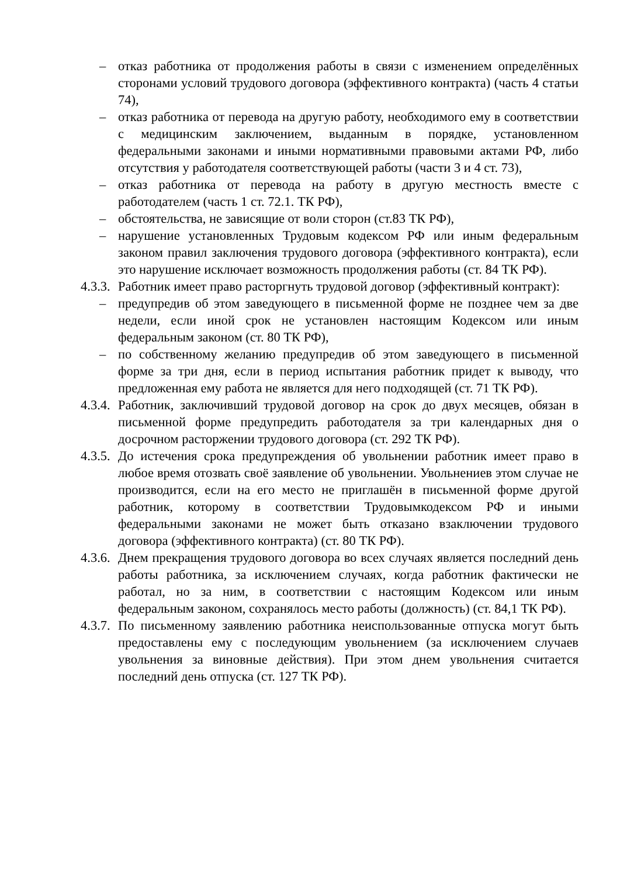– отказ работника от продолжения работы в связи с изменением определённых сторонами условий трудового договора (эффективного контракта) (часть 4 статьи 74),
– отказ работника от перевода на другую работу, необходимого ему в соответствии с медицинским заключением, выданным в порядке, установленном федеральными законами и иными нормативными правовыми актами РФ, либо отсутствия у работодателя соответствующей работы (части 3 и 4 ст. 73),
– отказ работника от перевода на работу в другую местность вместе с работодателем (часть 1 ст. 72.1. ТК РФ),
– обстоятельства, не зависящие от воли сторон (ст.83 ТК РФ),
– нарушение установленных Трудовым кодексом РФ или иным федеральным законом правил заключения трудового договора (эффективного контракта), если это нарушение исключает возможность продолжения работы (ст. 84 ТК РФ).
4.3.3. Работник имеет право расторгнуть трудовой договор (эффективный контракт):
– предупредив об этом заведующего в письменной форме не позднее чем за две недели, если иной срок не установлен настоящим Кодексом или иным федеральным законом (ст. 80 ТК РФ),
– по собственному желанию предупредив об этом заведующего в письменной форме за три дня, если в период испытания работник придет к выводу, что предложенная ему работа не является для него подходящей (ст. 71 ТК РФ).
4.3.4. Работник, заключивший трудовой договор на срок до двух месяцев, обязан в письменной форме предупредить работодателя за три календарных дня о досрочном расторжении трудового договора (ст. 292 ТК РФ).
4.3.5. До истечения срока предупреждения об увольнении работник имеет право в любое время отозвать своё заявление об увольнении. Увольнениев этом случае не производится, если на его место не приглашён в письменной форме другой работник, которому в соответствии Трудовымкодексом РФ и иными федеральными законами не может быть отказано взаключении трудового договора (эффективного контракта) (ст. 80 ТК РФ).
4.3.6. Днем прекращения трудового договора во всех случаях является последний день работы работника, за исключением случаях, когда работник фактически не работал, но за ним, в соответствии с настоящим Кодексом или иным федеральным законом, сохранялось место работы (должность) (ст. 84,1 ТК РФ).
4.3.7. По письменному заявлению работника неиспользованные отпуска могут быть предоставлены ему с последующим увольнением (за исключением случаев увольнения за виновные действия). При этом днем увольнения считается последний день отпуска (ст. 127 ТК РФ).